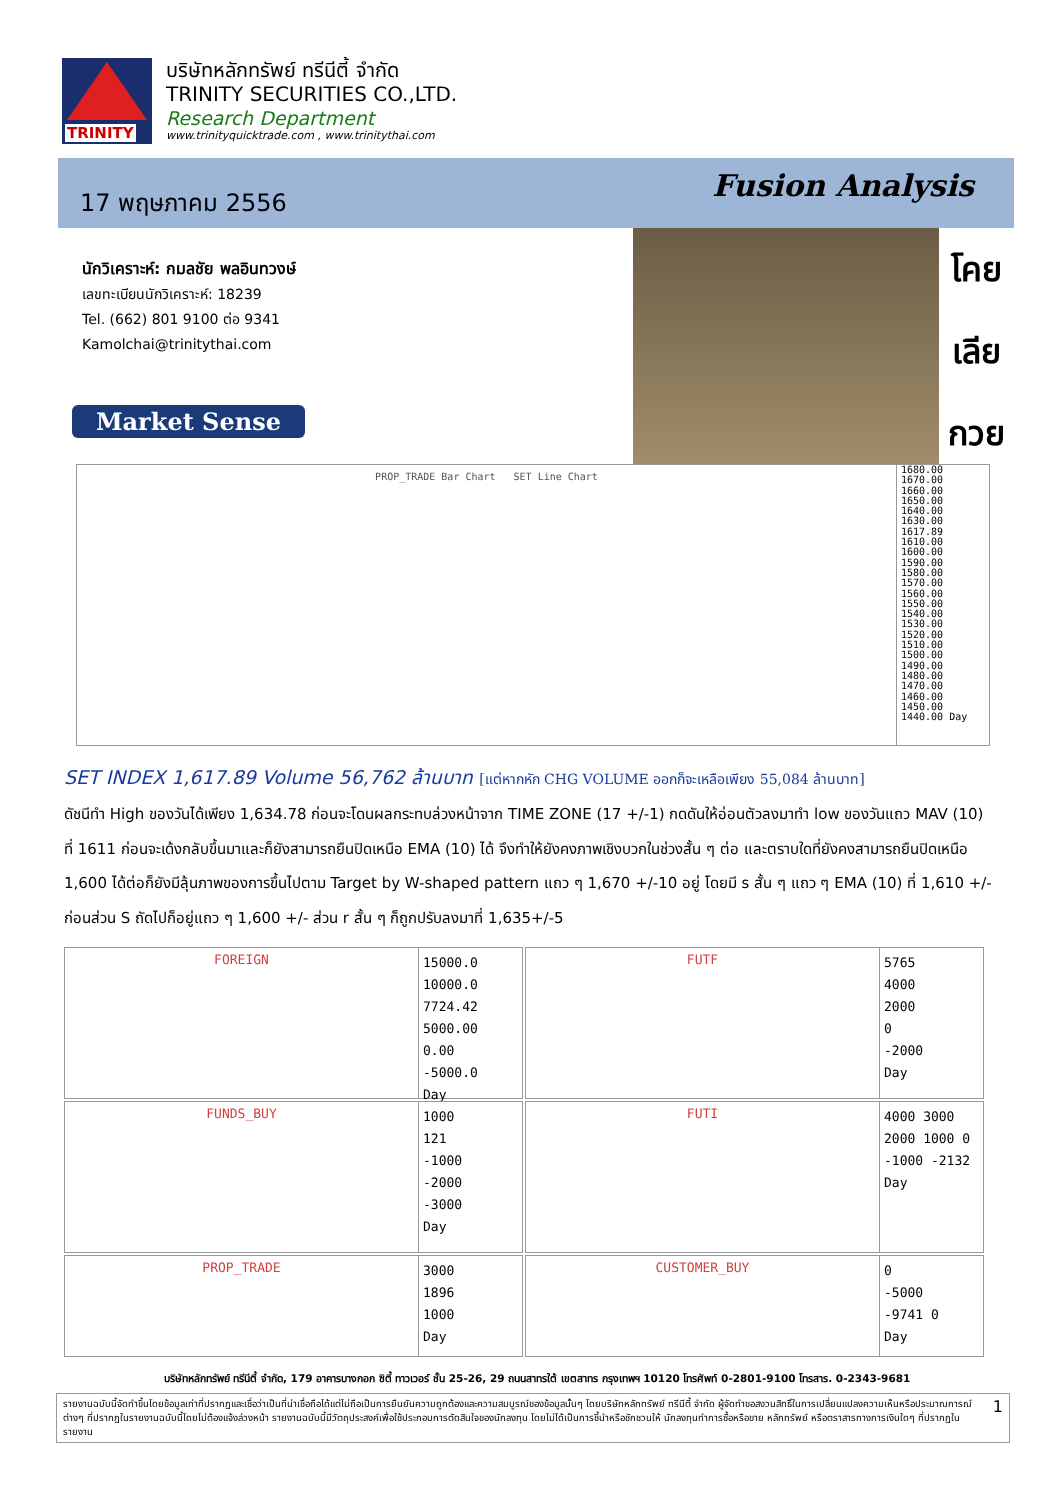TRINITY
บริษัทหลักทรัพย์ ทรีนีตี้ จำกัด
TRINITY SECURITIES CO.,LTD.
Research Department
www.trinityquicktrade.com , www.trinitythai.com
17 พฤษภาคม 2556
Fusion Analysis
นักวิเคราะห์: กมลชัย พลอินทวงษ์
เลขทะเบียนนักวิเคราะห์: 18239
Tel. (662) 801 9100 ต่อ 9341
Kamolchai@trinitythai.com
Market Sense
โคย
เลีย
กวย
PROP_TRADE Bar Chart SET Line Chart
1680.00 1670.00 1660.00 1650.00 1640.00 1630.00 1617.89 1610.00 1600.00 1590.00 1580.00 1570.00 1560.00 1550.00 1540.00 1530.00 1520.00 1510.00 1500.00 1490.00 1480.00 1470.00 1460.00 1450.00 1440.00 Day
SET INDEX 1,617.89 Volume 56,762 ล้านบาท [แต่หากหัก CHG VOLUME ออกก็จะเหลือเพียง 55,084 ล้านบาท]
ดัชนีทำ High ของวันได้เพียง 1,634.78 ก่อนจะโดนผลกระทบล่วงหน้าจาก TIME ZONE (17 +/-1) กดดันให้อ่อนตัวลงมาทำ low ของวันแถว MAV (10) ที่ 1611 ก่อนจะเด้งกลับขึ้นมาและก็ยังสามารถยืนปิดเหนือ EMA (10) ได้ จึงทำให้ยังคงภาพเชิงบวกในช่วงสั้น ๆ ต่อ และตราบใดที่ยังคงสามารถยืนปิดเหนือ 1,600 ได้ต่อก็ยังมีลุ้นภาพของการขึ้นไปตาม Target by W-shaped pattern แถว ๆ 1,670 +/-10 อยู่ โดยมี s สั้น ๆ แถว ๆ EMA (10) ที่ 1,610 +/- ก่อนส่วน S ถัดไปก็อยู่แถว ๆ 1,600 +/- ส่วน r สั้น ๆ ก็ถูกปรับลงมาที่ 1,635+/-5
FOREIGN
15000.0
10000.0
7724.42
5000.00
0.00
-5000.0
Day
FUTF
5765
4000
2000
0
-2000
Day
FUNDS_BUY
1000
121
-1000
-2000
-3000
Day
FUTI
4000 3000 2000 1000 0 -1000 -2132 Day
PROP_TRADE
3000
1896
1000
Day
CUSTOMER_BUY
0
-5000
-9741 0
Day
บริษัทหลักทรัพย์ ทรีนีตี้ จำกัด, 179 อาคารบางกอก ซิตี้ ทาวเวอร์ ชั้น 25-26, 29 ถนนสาทรใต้ เขตสาทร กรุงเทพฯ 10120 โทรศัพท์ 0-2801-9100 โทรสาร. 0-2343-9681
รายงานฉบับนี้จัดทำขึ้นโดยข้อมูลเท่าที่ปรากฏและเชื่อว่าเป็นที่น่าเชื่อถือได้แต่ไม่ถือเป็นการยืนยันความถูกต้องและความสมบูรณ์ของข้อมูลนั้นๆ โดยบริษัทหลักทรัพย์ ทรีนีตี้ จำกัด ผู้จัดทำขอสงวนสิทธิ์ในการเปลี่ยนแปลงความเห็นหรือประมาณการณ์ต่างๆ ที่ปรากฏในรายงานฉบับนี้โดยไม่ต้องแจ้งล่วงหน้า รายงานฉบับนี้มีวัตถุประสงค์เพื่อใช้ประกอบการตัดสินใจของนักลงทุน โดยไม่ได้เป็นการชี้นำหรือชักชวนให้ นักลงทุนทำการซื้อหรือขาย หลักทรัพย์ หรือตราสารทางการเงินใดๆ ที่ปรากฏในรายงาน
1